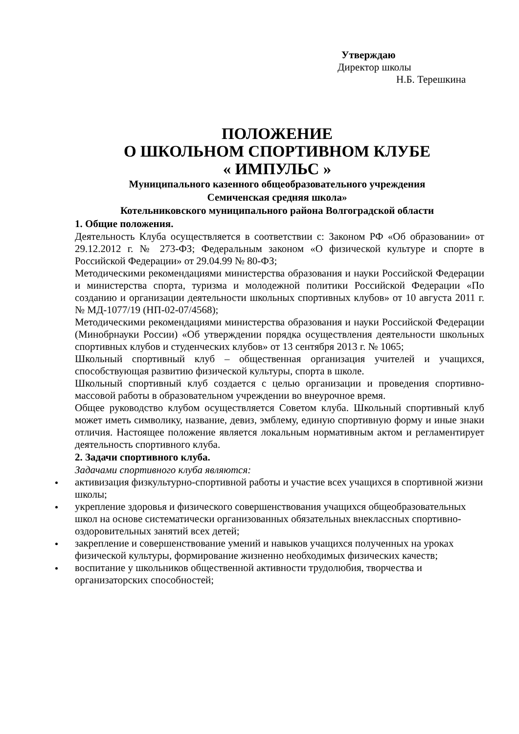Утверждаю
Директор школы
Н.Б. Терешкина
ПОЛОЖЕНИЕ
О ШКОЛЬНОМ СПОРТИВНОМ КЛУБЕ
« ИМПУЛЬС »
Муниципального казенного общеобразовательного учреждения
Семиченская средняя школа»
Котельниковского муниципального района Волгоградской области
1. Общие положения.
Деятельность Клуба осуществляется в соответствии с: Законом РФ «Об образовании» от 29.12.2012 г. № 273-ФЗ; Федеральным законом «О физической культуре и спорте в Российской Федерации» от 29.04.99 № 80-ФЗ;
Методическими рекомендациями министерства образования и науки Российской Федерации и министерства спорта, туризма и молодежной политики Российской Федерации «По созданию и организации деятельности школьных спортивных клубов» от 10 августа 2011 г. № МД-1077/19 (НП-02-07/4568);
Методическими рекомендациями министерства образования и науки Российской Федерации (Минобрнауки России) «Об утверждении порядка осуществления деятельности школьных спортивных клубов и студенческих клубов» от 13 сентября 2013 г. № 1065;
Школьный спортивный клуб – общественная организация учителей и учащихся, способствующая развитию физической культуры, спорта в школе.
Школьный спортивный клуб создается с целью организации и проведения спортивно-массовой работы в образовательном учреждении во внеурочное время.
Общее руководство клубом осуществляется Советом клуба. Школьный спортивный клуб может иметь символику, название, девиз, эмблему, единую спортивную форму и иные знаки отличия. Настоящее положение является локальным нормативным актом и регламентирует деятельность спортивного клуба.
2. Задачи спортивного клуба.
Задачами спортивного клуба являются:
активизация физкультурно-спортивной работы и участие всех учащихся в спортивной жизни школы;
укрепление здоровья и физического совершенствования учащихся общеобразовательных школ на основе систематически организованных обязательных внеклассных спортивно-оздоровительных занятий всех детей;
закрепление и совершенствование умений и навыков учащихся полученных на уроках физической культуры, формирование жизненно необходимых физических качеств;
воспитание у школьников общественной активности трудолюбия, творчества и организаторских способностей;